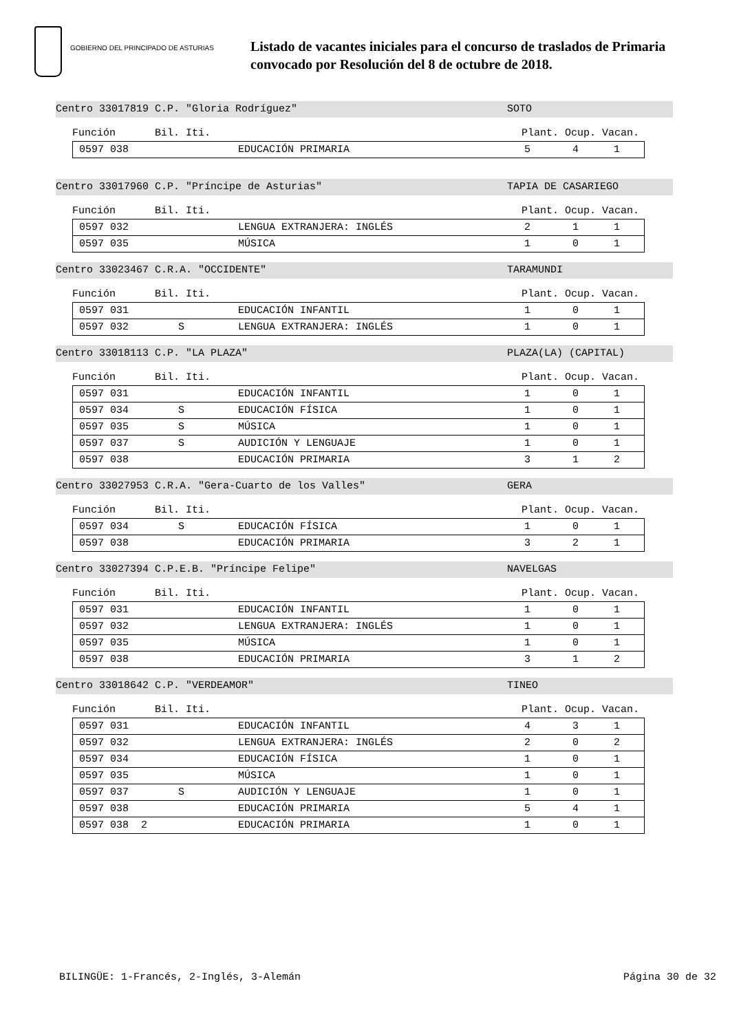GOBIERNO DEL PRINCIPADO DE ASTURIAS
Listado de vacantes iniciales para el concurso de traslados de Primaria
convocado por Resolución del 8 de octubre de 2018.
Centro 33017819 C.P. "Gloria Rodríguez" SOTO
Función Bil. Iti. Plant. Ocup. Vacan.
| 0597 038 | EDUCACIÓN PRIMARIA | 5 | 4 | 1 |
Centro 33017960 C.P. "Príncipe de Asturias" TAPIA DE CASARIEGO
Función Bil. Iti. Plant. Ocup. Vacan.
| 0597 032 | LENGUA EXTRANJERA: INGLÉS | 2 | 1 | 1 |
| 0597 035 | MÚSICA | 1 | 0 | 1 |
Centro 33023467 C.R.A. "OCCIDENTE" TARAMUNDI
Función Bil. Iti. Plant. Ocup. Vacan.
| 0597 031 | EDUCACIÓN INFANTIL | 1 | 0 | 1 |
| 0597 032 S | LENGUA EXTRANJERA: INGLÉS | 1 | 0 | 1 |
Centro 33018113 C.P. "LA PLAZA" PLAZA(LA) (CAPITAL)
Función Bil. Iti. Plant. Ocup. Vacan.
| 0597 031 | EDUCACIÓN INFANTIL | 1 | 0 | 1 |
| 0597 034 S | EDUCACIÓN FÍSICA | 1 | 0 | 1 |
| 0597 035 S | MÚSICA | 1 | 0 | 1 |
| 0597 037 S | AUDICIÓN Y LENGUAJE | 1 | 0 | 1 |
| 0597 038 | EDUCACIÓN PRIMARIA | 3 | 1 | 2 |
Centro 33027953 C.R.A. "Gera-Cuarto de los Valles" GERA
Función Bil. Iti. Plant. Ocup. Vacan.
| 0597 034 S | EDUCACIÓN FÍSICA | 1 | 0 | 1 |
| 0597 038 | EDUCACIÓN PRIMARIA | 3 | 2 | 1 |
Centro 33027394 C.P.E.B. "Príncipe Felipe" NAVELGAS
Función Bil. Iti. Plant. Ocup. Vacan.
| 0597 031 | EDUCACIÓN INFANTIL | 1 | 0 | 1 |
| 0597 032 | LENGUA EXTRANJERA: INGLÉS | 1 | 0 | 1 |
| 0597 035 | MÚSICA | 1 | 0 | 1 |
| 0597 038 | EDUCACIÓN PRIMARIA | 3 | 1 | 2 |
Centro 33018642 C.P. "VERDEAMOR" TINEO
Función Bil. Iti. Plant. Ocup. Vacan.
| 0597 031 | EDUCACIÓN INFANTIL | 4 | 3 | 1 |
| 0597 032 | LENGUA EXTRANJERA: INGLÉS | 2 | 0 | 2 |
| 0597 034 | EDUCACIÓN FÍSICA | 1 | 0 | 1 |
| 0597 035 | MÚSICA | 1 | 0 | 1 |
| 0597 037 S | AUDICIÓN Y LENGUAJE | 1 | 0 | 1 |
| 0597 038 | EDUCACIÓN PRIMARIA | 5 | 4 | 1 |
| 0597 038 2 | EDUCACIÓN PRIMARIA | 1 | 0 | 1 |
BILINGÜE: 1-Francés, 2-Inglés, 3-Alemán Página 30 de 32